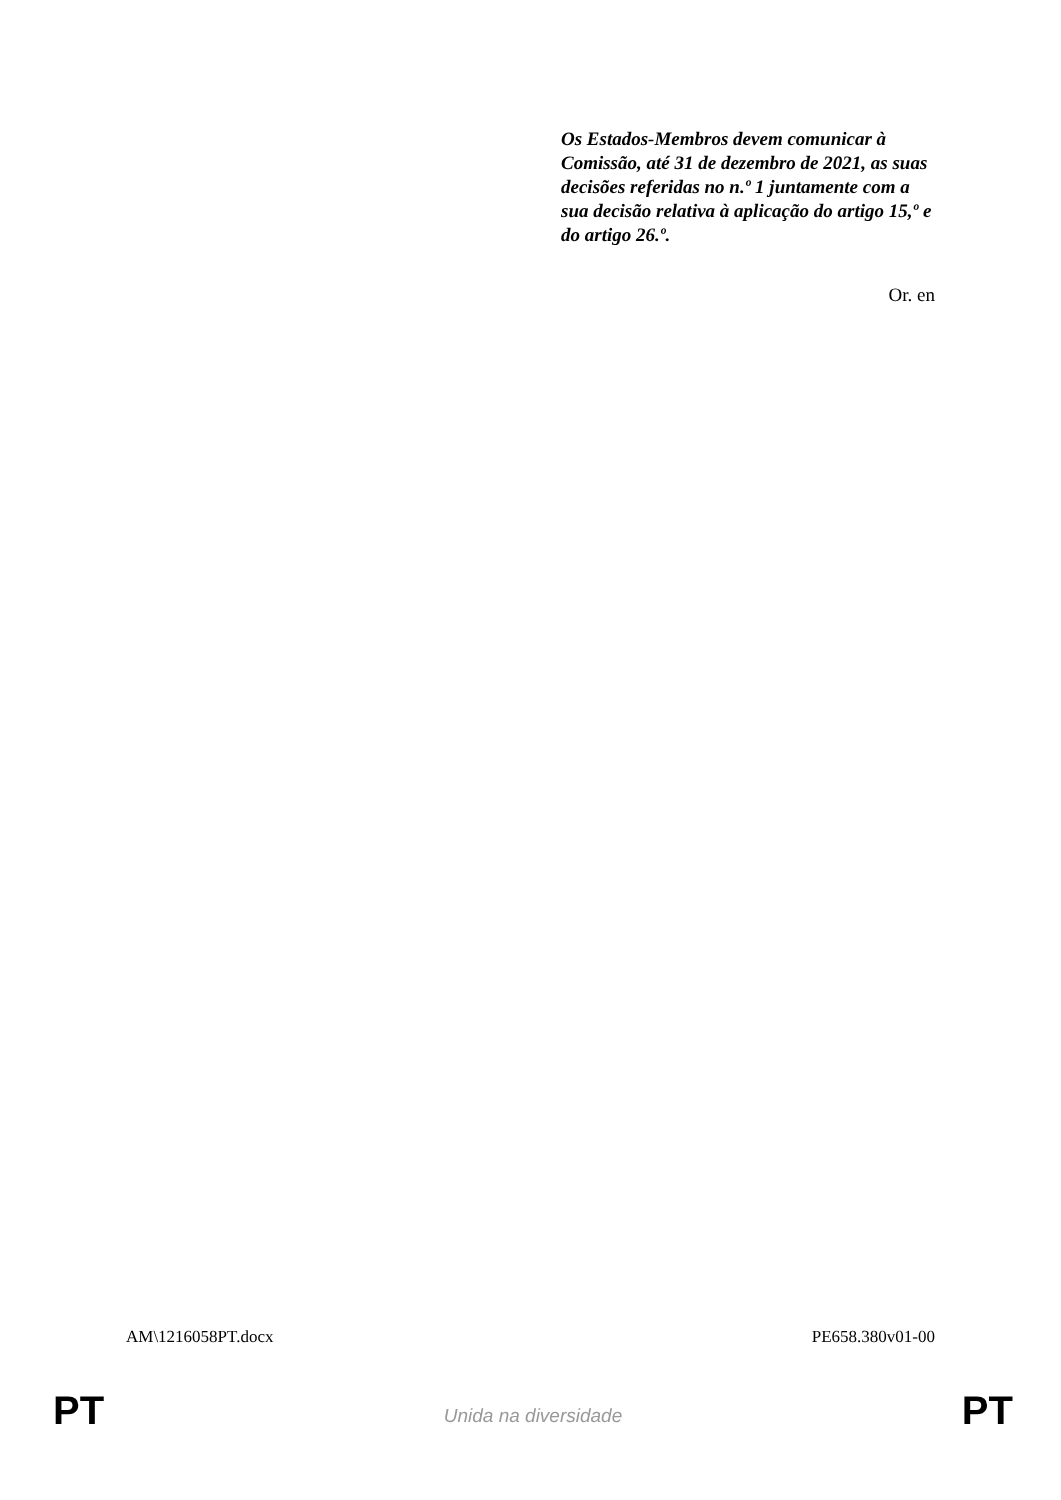Os Estados-Membros devem comunicar à Comissão, até 31 de dezembro de 2021, as suas decisões referidas no n.º 1 juntamente com a sua decisão relativa à aplicação do artigo 15,º e do artigo 26.º.
Or. en
AM\1216058PT.docx PE658.380v01-00
PT Unida na diversidade PT